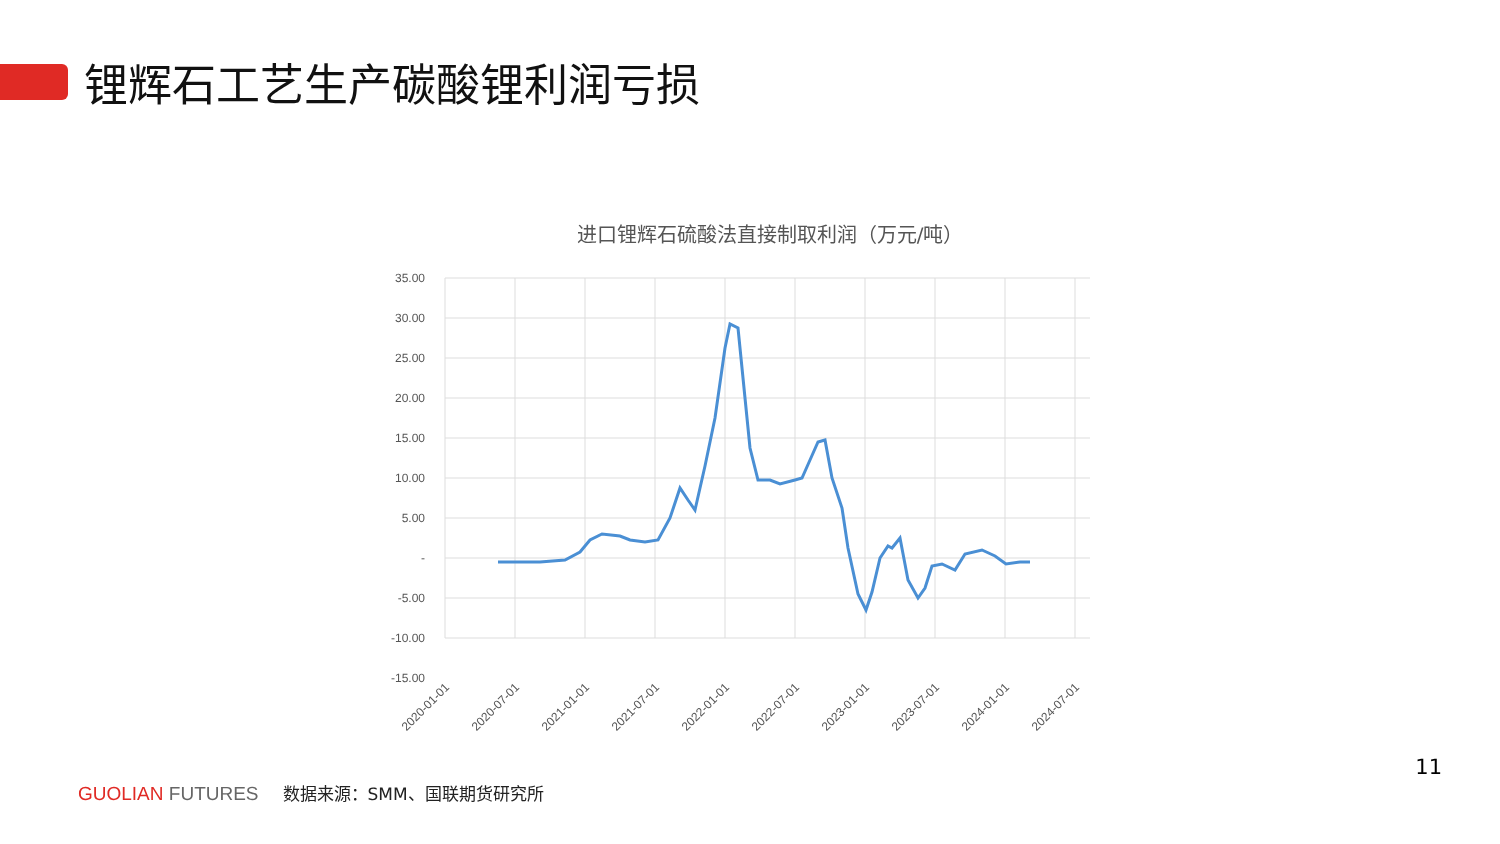锂辉石工艺生产碳酸锂利润亏损
进口锂辉石硫酸法直接制取利润（万元/吨）
35.00
30.00
25.00
20.00
15.00
10.00
5.00
-
-5.00
-10.00
-15.00
2020-01-01
2020-07-01
2021-01-01
2021-07-01
2022-01-01
2022-07-01
2023-01-01
2023-07-01
2024-01-01
2024-07-01
GUOLIAN FUTURES
数据来源：SMM、国联期货研究所
11